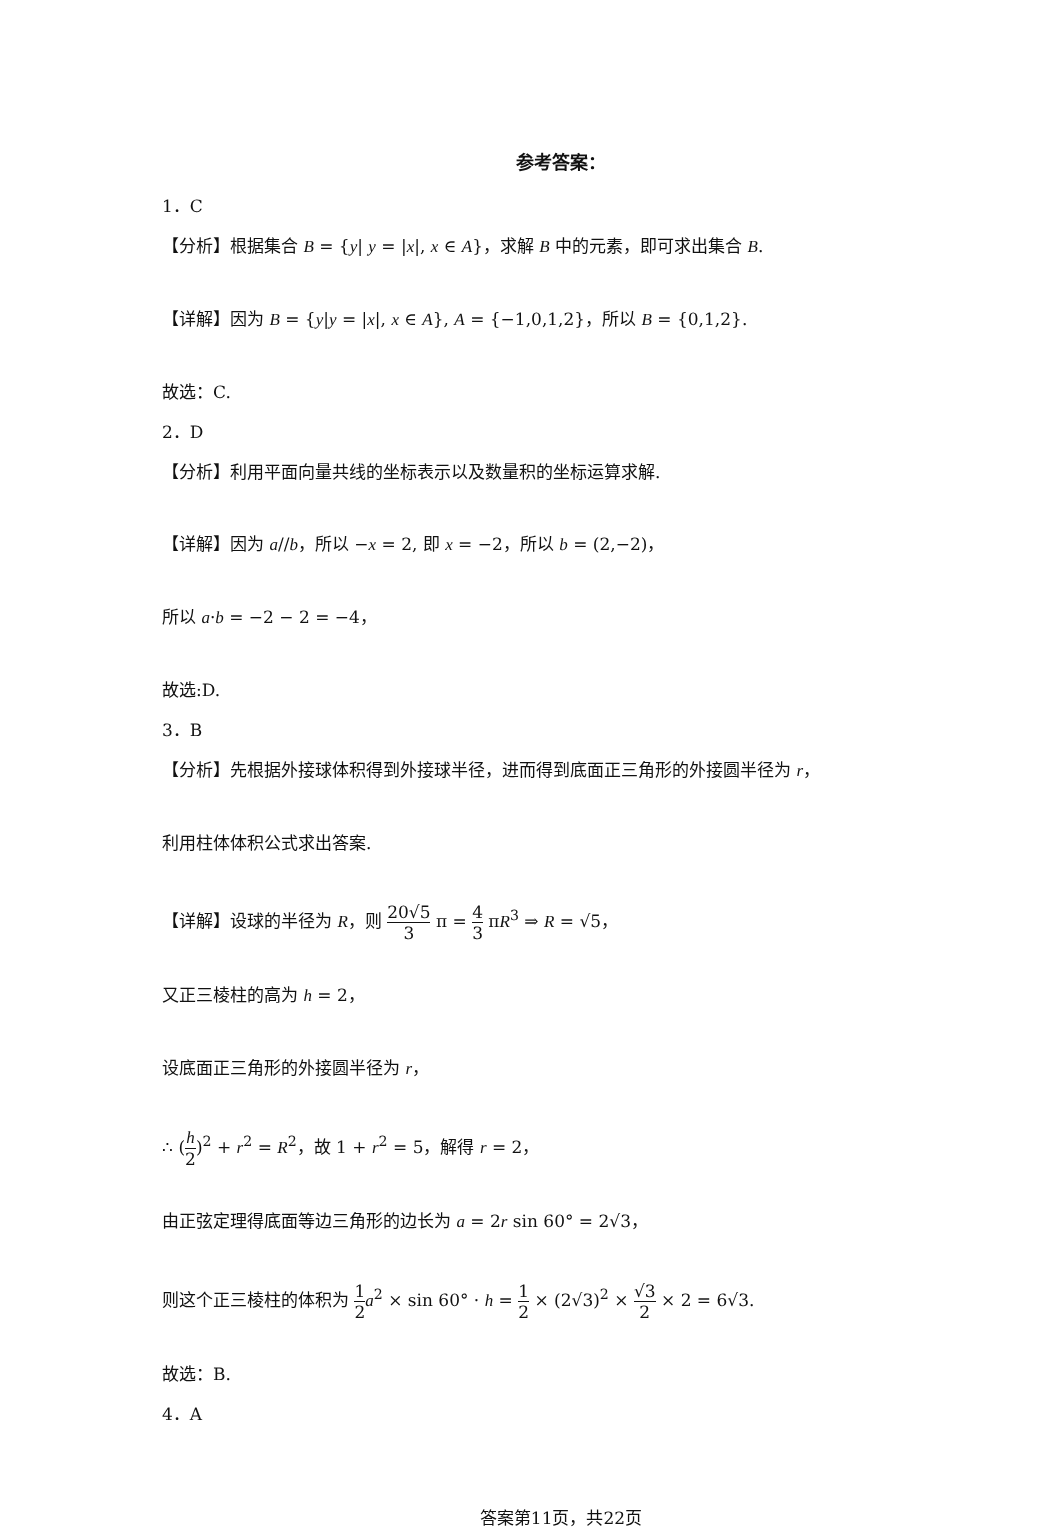参考答案：
1．C
【分析】根据集合 B = {y| y = |x|, x ∈ A}，求解 B 中的元素，即可求出集合 B.
【详解】因为 B = {y|y = |x|, x ∈ A}, A = {−1,0,1,2}，所以 B = {0,1,2}.
故选：C.
2．D
【分析】利用平面向量共线的坐标表示以及数量积的坐标运算求解.
【详解】因为 a//b，所以 −x = 2, 即 x = −2，所以 b = (2,−2)，
所以 a·b = −2 − 2 = −4，
故选:D.
3．B
【分析】先根据外接球体积得到外接球半径，进而得到底面正三角形的外接圆半径为 r，
利用柱体体积公式求出答案.
【详解】设球的半径为 R，则 20√5 3 π = 4 3 πR<sup>3</sup> ⇒ R = √5，
又正三棱柱的高为 h = 2，
设底面正三角形的外接圆半径为 r，
∴ (h 2)<sup>2</sup> + r<sup>2</sup> = R<sup>2</sup>，故 1 + r<sup>2</sup> = 5，解得 r = 2，
由正弦定理得底面等边三角形的边长为 a = 2r sin 60° = 2√3，
则这个正三棱柱的体积为 1 2 a<sup>2</sup> × sin 60° · h = 1 2 × (2√3)<sup>2</sup> × √3 2 × 2 = 6√3.
故选：B.
4．A
答案第11页，共22页